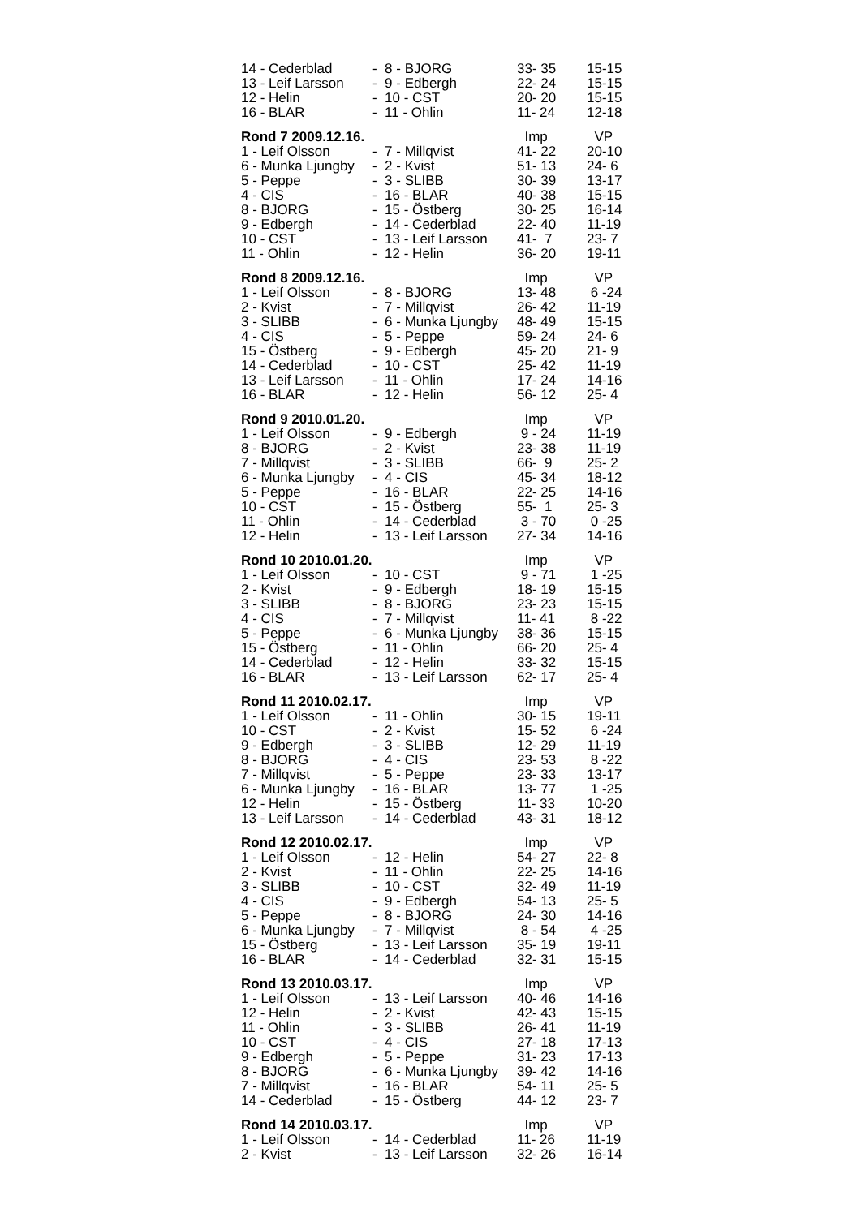| 14 - Cederblad | - 8 - BJORG | 33- 35 | 15-15 |
| 13 - Leif Larsson | - 9 - Edbergh | 22- 24 | 15-15 |
| 12 - Helin | - 10 - CST | 20- 20 | 15-15 |
| 16 - BLAR | - 11 - Ohlin | 11- 24 | 12-18 |
| Rond 7 2009.12.16. | | Imp | VP |
| 1 - Leif Olsson | - 7 - Millqvist | 41- 22 | 20-10 |
| 6 - Munka Ljungby | - 2 - Kvist | 51- 13 | 24- 6 |
| 5 - Peppe | - 3 - SLIBB | 30- 39 | 13-17 |
| 4 - CIS | - 16 - BLAR | 40- 38 | 15-15 |
| 8 - BJORG | - 15 - Östberg | 30- 25 | 16-14 |
| 9 - Edbergh | - 14 - Cederblad | 22- 40 | 11-19 |
| 10 - CST | - 13 - Leif Larsson | 41- 7 | 23- 7 |
| 11 - Ohlin | - 12 - Helin | 36- 20 | 19-11 |
| Rond 8 2009.12.16. | | Imp | VP |
| 1 - Leif Olsson | - 8 - BJORG | 13- 48 | 6 -24 |
| 2 - Kvist | - 7 - Millqvist | 26- 42 | 11-19 |
| 3 - SLIBB | - 6 - Munka Ljungby | 48- 49 | 15-15 |
| 4 - CIS | - 5 - Peppe | 59- 24 | 24- 6 |
| 15 - Östberg | - 9 - Edbergh | 45- 20 | 21- 9 |
| 14 - Cederblad | - 10 - CST | 25- 42 | 11-19 |
| 13 - Leif Larsson | - 11 - Ohlin | 17- 24 | 14-16 |
| 16 - BLAR | - 12 - Helin | 56- 12 | 25- 4 |
| Rond 9 2010.01.20. | | Imp | VP |
| 1 - Leif Olsson | - 9 - Edbergh | 9 - 24 | 11-19 |
| 8 - BJORG | - 2 - Kvist | 23- 38 | 11-19 |
| 7 - Millqvist | - 3 - SLIBB | 66- 9 | 25- 2 |
| 6 - Munka Ljungby | - 4 - CIS | 45- 34 | 18-12 |
| 5 - Peppe | - 16 - BLAR | 22- 25 | 14-16 |
| 10 - CST | - 15 - Östberg | 55- 1 | 25- 3 |
| 11 - Ohlin | - 14 - Cederblad | 3 - 70 | 0 -25 |
| 12 - Helin | - 13 - Leif Larsson | 27- 34 | 14-16 |
| Rond 10 2010.01.20. | | Imp | VP |
| 1 - Leif Olsson | - 10 - CST | 9 - 71 | 1 -25 |
| 2 - Kvist | - 9 - Edbergh | 18- 19 | 15-15 |
| 3 - SLIBB | - 8 - BJORG | 23- 23 | 15-15 |
| 4 - CIS | - 7 - Millqvist | 11- 41 | 8 -22 |
| 5 - Peppe | - 6 - Munka Ljungby | 38- 36 | 15-15 |
| 15 - Östberg | - 11 - Ohlin | 66- 20 | 25- 4 |
| 14 - Cederblad | - 12 - Helin | 33- 32 | 15-15 |
| 16 - BLAR | - 13 - Leif Larsson | 62- 17 | 25- 4 |
| Rond 11 2010.02.17. | | Imp | VP |
| 1 - Leif Olsson | - 11 - Ohlin | 30- 15 | 19-11 |
| 10 - CST | - 2 - Kvist | 15- 52 | 6 -24 |
| 9 - Edbergh | - 3 - SLIBB | 12- 29 | 11-19 |
| 8 - BJORG | - 4 - CIS | 23- 53 | 8 -22 |
| 7 - Millqvist | - 5 - Peppe | 23- 33 | 13-17 |
| 6 - Munka Ljungby | - 16 - BLAR | 13- 77 | 1 -25 |
| 12 - Helin | - 15 - Östberg | 11- 33 | 10-20 |
| 13 - Leif Larsson | - 14 - Cederblad | 43- 31 | 18-12 |
| Rond 12 2010.02.17. | | Imp | VP |
| 1 - Leif Olsson | - 12 - Helin | 54- 27 | 22- 8 |
| 2 - Kvist | - 11 - Ohlin | 22- 25 | 14-16 |
| 3 - SLIBB | - 10 - CST | 32- 49 | 11-19 |
| 4 - CIS | - 9 - Edbergh | 54- 13 | 25- 5 |
| 5 - Peppe | - 8 - BJORG | 24- 30 | 14-16 |
| 6 - Munka Ljungby | - 7 - Millqvist | 8 - 54 | 4 -25 |
| 15 - Östberg | - 13 - Leif Larsson | 35- 19 | 19-11 |
| 16 - BLAR | - 14 - Cederblad | 32- 31 | 15-15 |
| Rond 13 2010.03.17. | | Imp | VP |
| 1 - Leif Olsson | - 13 - Leif Larsson | 40- 46 | 14-16 |
| 12 - Helin | - 2 - Kvist | 42- 43 | 15-15 |
| 11 - Ohlin | - 3 - SLIBB | 26- 41 | 11-19 |
| 10 - CST | - 4 - CIS | 27- 18 | 17-13 |
| 9 - Edbergh | - 5 - Peppe | 31- 23 | 17-13 |
| 8 - BJORG | - 6 - Munka Ljungby | 39- 42 | 14-16 |
| 7 - Millqvist | - 16 - BLAR | 54- 11 | 25- 5 |
| 14 - Cederblad | - 15 - Östberg | 44- 12 | 23- 7 |
| Rond 14 2010.03.17. | | Imp | VP |
| 1 - Leif Olsson | - 14 - Cederblad | 11- 26 | 11-19 |
| 2 - Kvist | - 13 - Leif Larsson | 32- 26 | 16-14 |